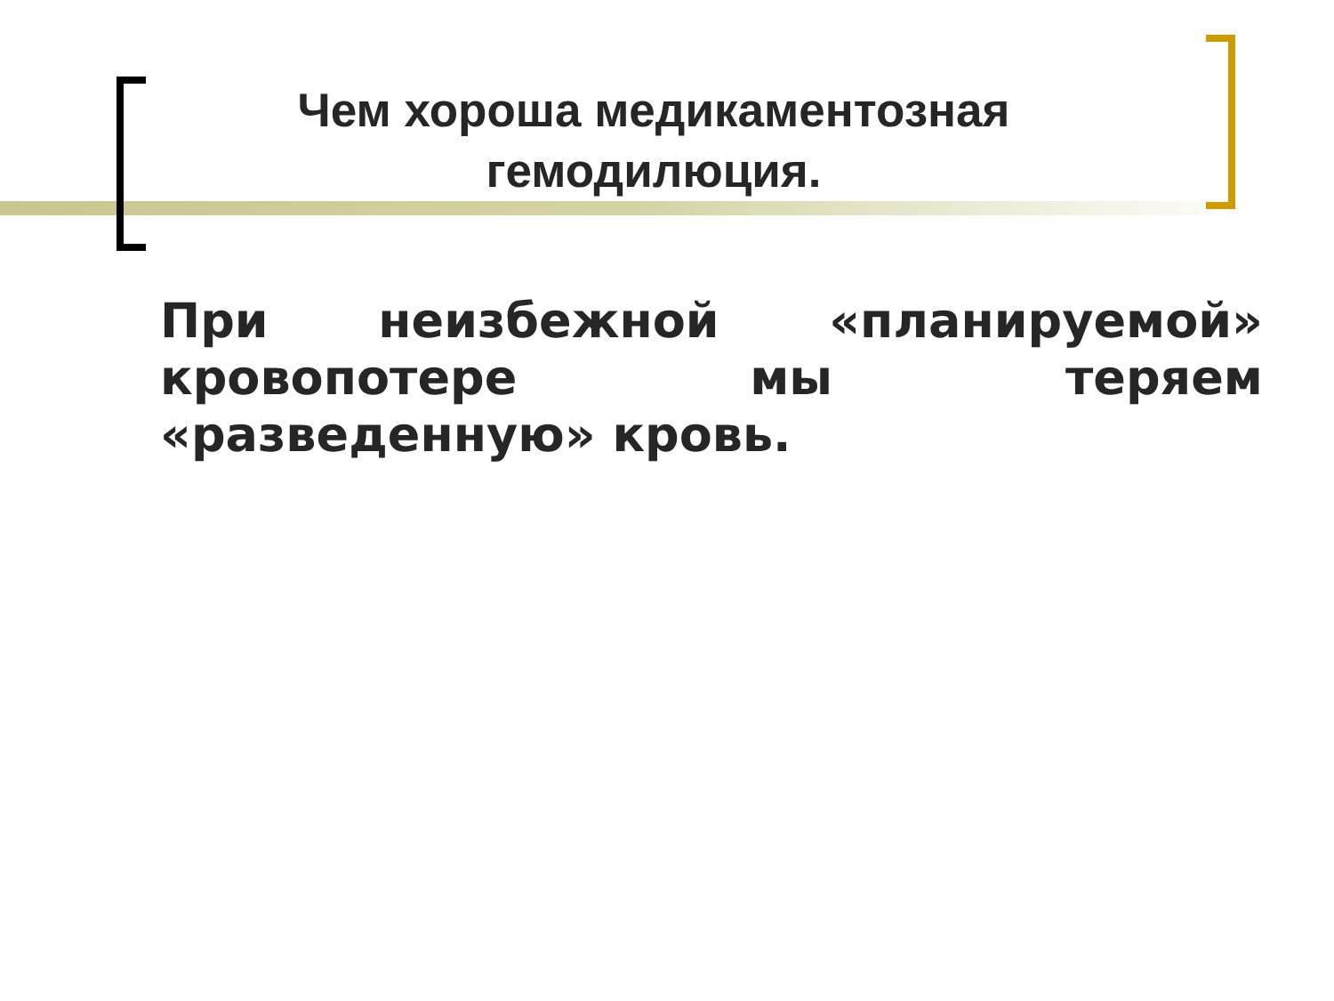Чем хороша медикаментозная гемодилюция.
При неизбежной «планируемой» кровопотере мы теряем «разведенную» кровь.